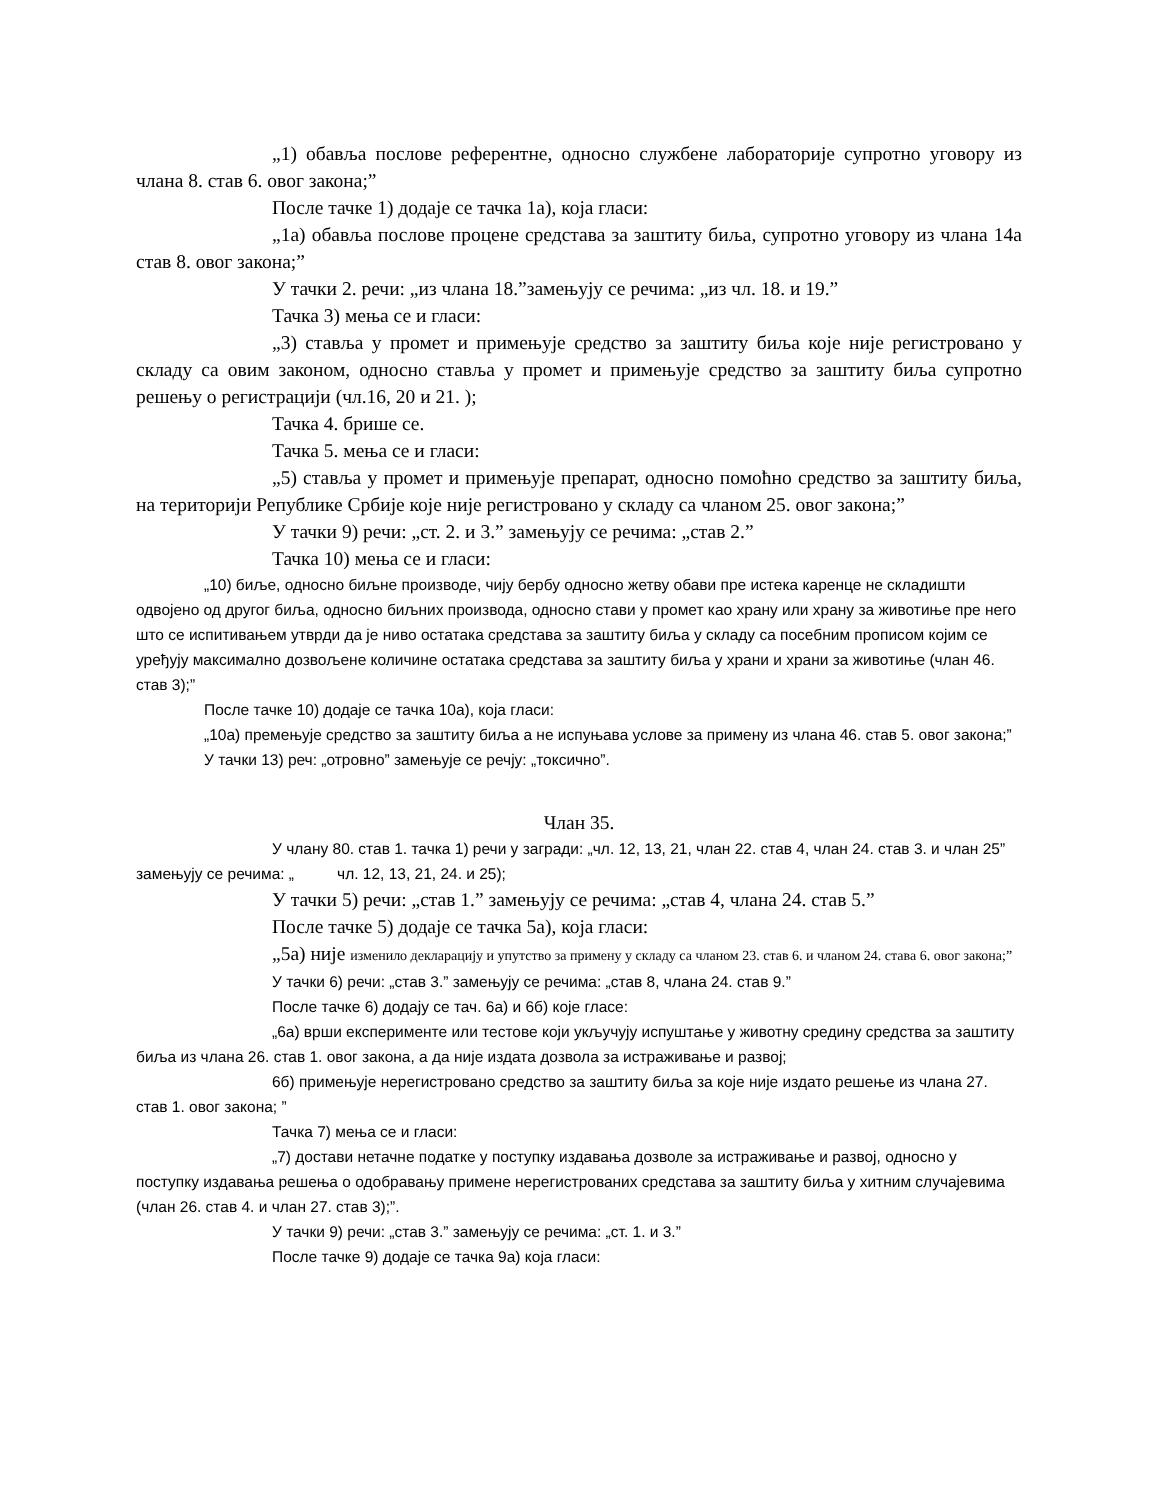„1) обавља послове референтне, односно службене лабораторије супротно уговору из члана 8. став 6. овог закона;”
После тачке 1) додаје се тачка 1а), која гласи:
„1а) обавља послове процене средстава за заштиту биља, супротно уговору из члана 14а став 8. овог закона;”
У тачки 2. речи: „из члана 18.”замењују се речима: „из чл. 18. и 19.”
Тачка 3) мења се и гласи:
„3) ставља у промет и примењује средство за заштиту биља које није регистровано у складу са овим законом, односно ставља у промет и примењује средство за заштиту биља супротно решењу о регистрацији (чл.16, 20 и 21. );
Тачка 4. брише се.
Тачка 5. мења се и гласи:
„5) ставља у промет и примењује препарат, односно помоћно средство за заштиту биља, на територији Републике Србије које није регистровано у складу са члaном 25. овог закона;”
У тачки 9) речи: „ст. 2. и 3.” замењују се речима: „став 2.”
Тачка 10) мења се и гласи:
„10) биље, односно биљне производе, чију бербу односно жетву обави пре истека каренце не складишти одвојено од другог биља, односно биљних производа, односно стави у промет као храну или храну за животиње пре него што се испитивањем утврди да је ниво остатака средстава за заштиту биља у складу са посебним прописом којим се уређују максимално дозвољене количине остатака средстава за заштиту биља у храни и храни за животиње (члан 46. став 3);”
После тачке 10) додаје се тачка 10а), која гласи:
„10а) премењује средство за заштиту биља а не испуњава услове за примену из члана 46. став 5. овог закона;”
У тачки 13) реч: „отровно” замењује се речју: „токсично”.
Члан 35.
У члану 80. став 1. тачка 1) речи у загради: „чл. 12, 13, 21, члан 22. став 4, члан 24. став 3. и члан 25” замењују се речима: „ чл. 12, 13, 21, 24. и 25);
У тачки 5) речи: „став 1.” замењују се речима: „став 4, члана 24. став 5.”
После тачке 5) додаје се тачка 5а), која гласи:
„5а) није изменило декларацију и упутство за примену у складу са чланом 23. став 6. и чланом 24. става 6. овог закона;”
У тачки 6) речи: „став 3.” замењују се речима: „став 8, члана 24. став 9.”
После тачке 6) додају се тач. 6а) и 6б) које гласе:
„6а) врши експерименте или тестове који укључују испуштање у животну средину средства за заштиту биља из члана 26. став 1. овог закона, а да није издата дозвола за истраживање и развој;
6б) примењује нерегистровано средство за заштиту биља за које није издато решење из члана 27. став 1. овог закона; ”
Тачка 7) мења се и гласи:
„7) достави нетачне податке у поступку издавања дозволе за истраживање и развој, односно у поступку издавања решења о одобравању примене нерегистрованих средстава за заштиту биља у хитним случајевима (члан 26. став 4. и члан 27. став 3);”.
У тачки 9) речи: „став 3.” замењују се речима: „ст. 1. и 3.”
После тачке 9) додаје се тачка 9а) која гласи: